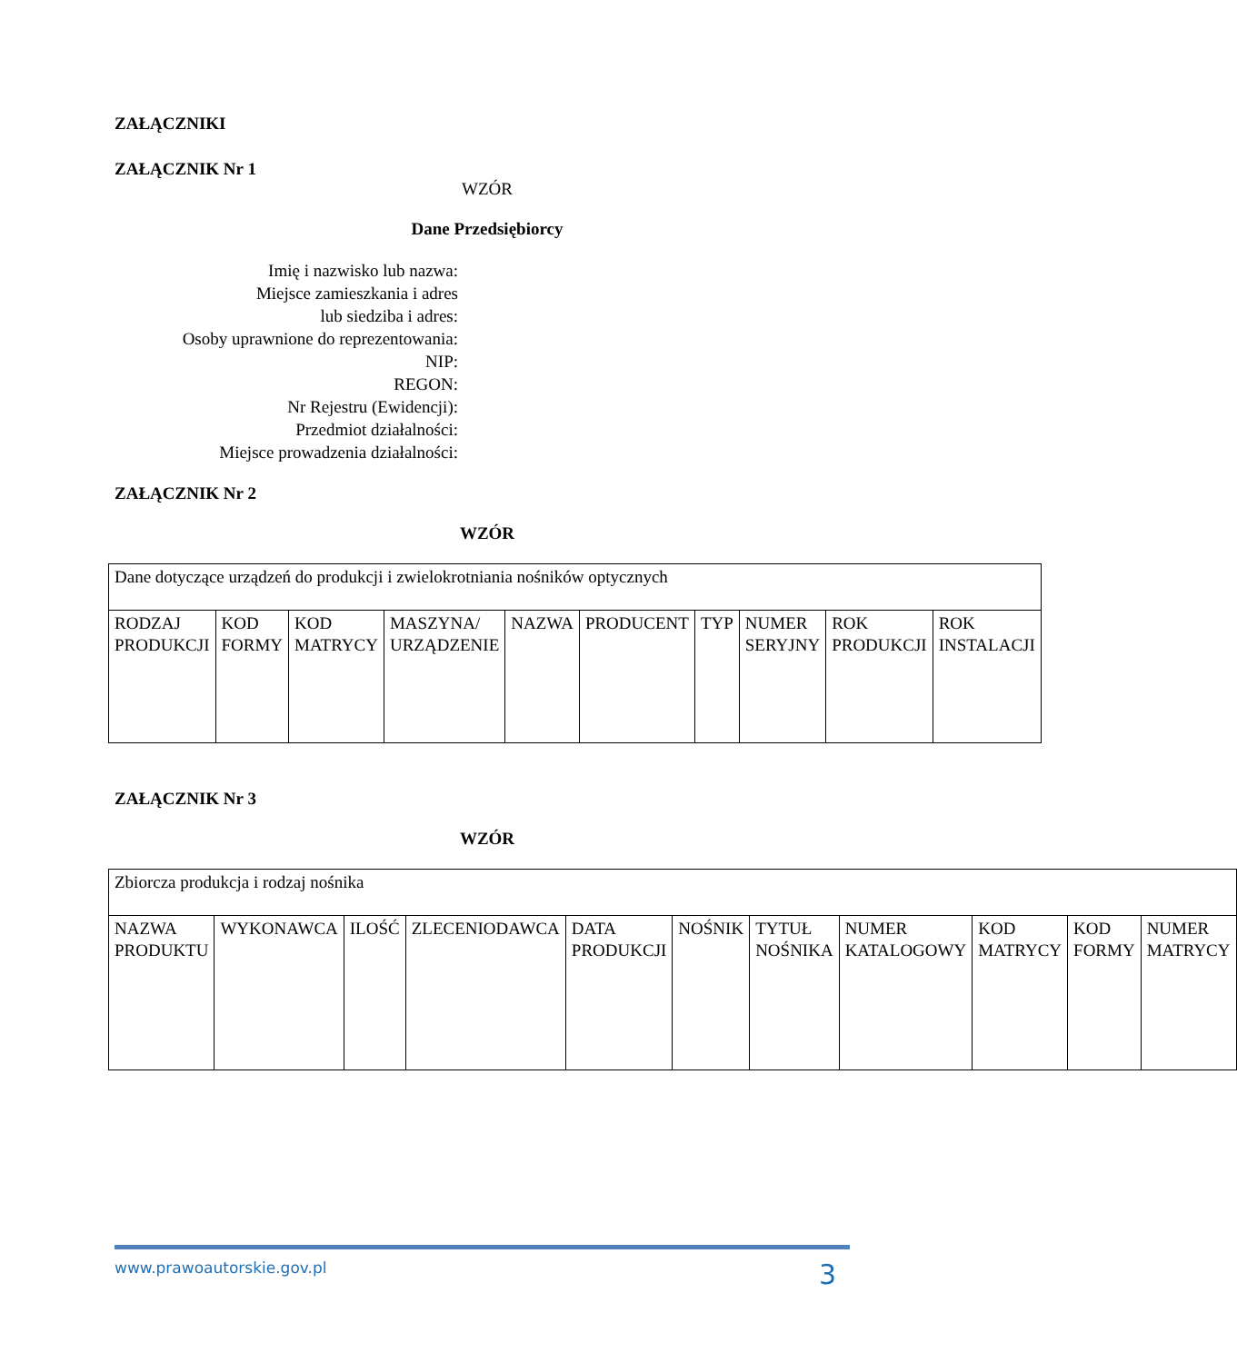ZAŁĄCZNIKI
ZAŁĄCZNIK Nr 1
WZÓR
Dane Przedsiębiorcy
Imię i nazwisko lub nazwa:
Miejsce zamieszkania i adres
lub siedziba i adres:
Osoby uprawnione do reprezentowania:
NIP:
REGON:
Nr Rejestru (Ewidencji):
Przedmiot działalności:
Miejsce prowadzenia działalności:
ZAŁĄCZNIK Nr 2
WZÓR
| Dane dotyczące urządzeń do produkcji i zwielokrotniania nośników optycznych | | | | | | | | | |
| RODZAJ PRODUKCJI | KOD FORMY | KOD MATRYCY | MASZYNA/ URZĄDZENIE | NAZWA | PRODUCENT | TYP | NUMER SERYJNY | ROK PRODUKCJI | ROK INSTALACJI |
ZAŁĄCZNIK Nr 3
WZÓR
| Zbiorcza produkcja i rodzaj nośnika | | | | | | | | | | |
| NAZWA PRODUKTU | WYKONAWCA | ILOŚĆ | ZLECENIODAWCA | DATA PRODUKCJI | NOŚNIK | TYTUŁ NOŚNIKA | NUMER KATALOGOWY | KOD MATRYCY | KOD FORMY | NUMER MATRYCY |
www.prawoautorskie.gov.pl 3